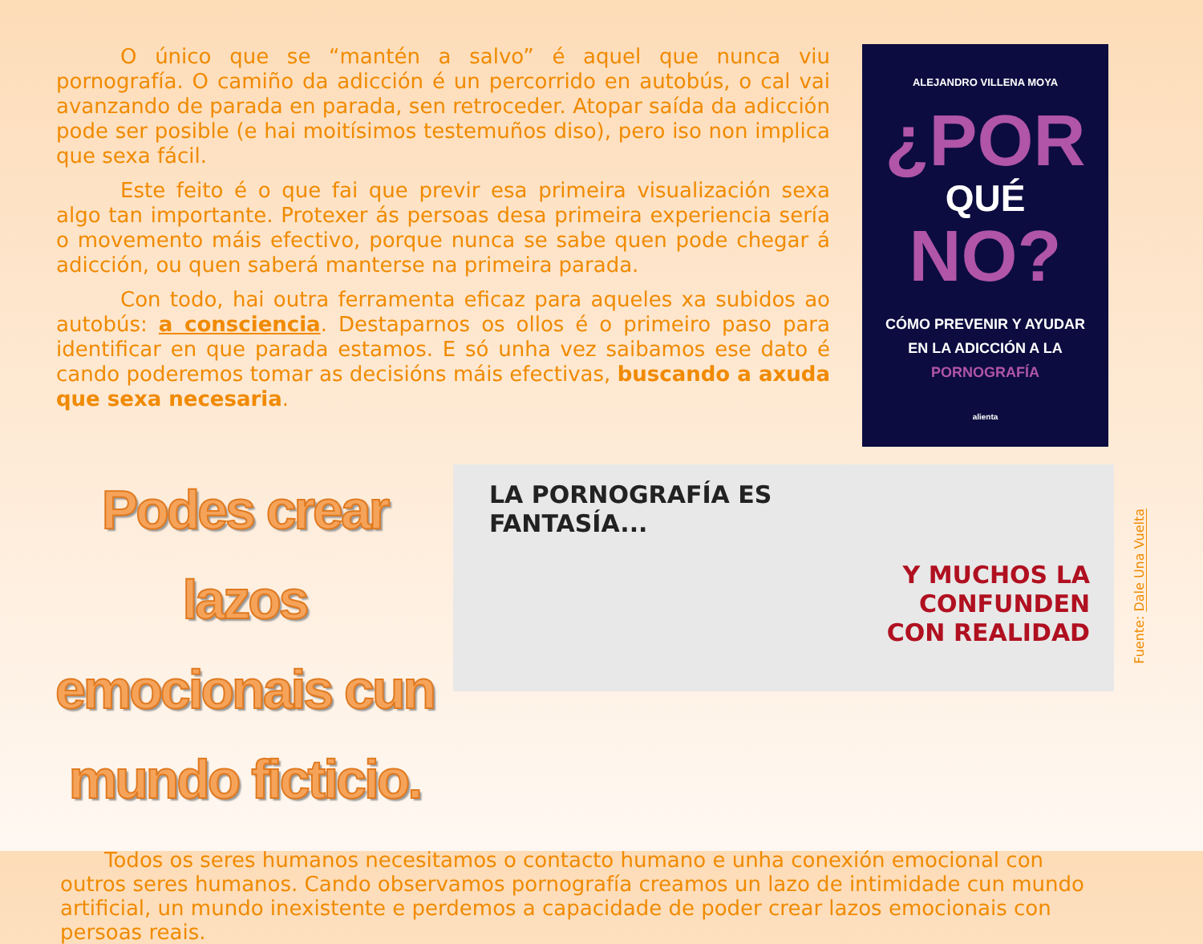O único que se “mantén a salvo” é aquel que nunca viu pornografía. O camiño da adicción é un percorrido en autobús, o cal vai avanzando de parada en parada, sen retroceder. Atopar saída da adicción pode ser posible (e hai moitísimos testemuños diso), pero iso non implica que sexa fácil.
Este feito é o que fai que previr esa primeira visualización sexa algo tan importante. Protexer ás persoas desa primeira experiencia sería o movemento máis efectivo, porque nunca se sabe quen pode chegar á adicción, ou quen saberá manterse na primeira parada.
Con todo, hai outra ferramenta eficaz para aqueles xa subidos ao autobús: a consciencia. Destaparnos os ollos é o primeiro paso para identificar en que parada estamos. E só unha vez saibamos ese dato é cando poderemos tomar as decisións máis efectivas, buscando a axuda que sexa necesaria.
ALEJANDRO VILLENA MOYA
¿POR
QUÉ
NO?
CÓMO PREVENIR Y AYUDAR
EN LA ADICCIÓN A LA
PORNOGRAFÍA
alienta
Podes crear lazos emocionais cun mundo ficticio.
LA PORNOGRAFÍA ES
FANTASÍA...
Y MUCHOS LA
CONFUNDEN
CON REALIDAD
Fuente: Dale Una Vuelta
Todos os seres humanos necesitamos o contacto humano e unha conexión emocional con outros seres humanos. Cando observamos pornografía creamos un lazo de intimidade cun mundo artificial, un mundo inexistente e perdemos a capacidade de poder crear lazos emocionais con persoas reais.